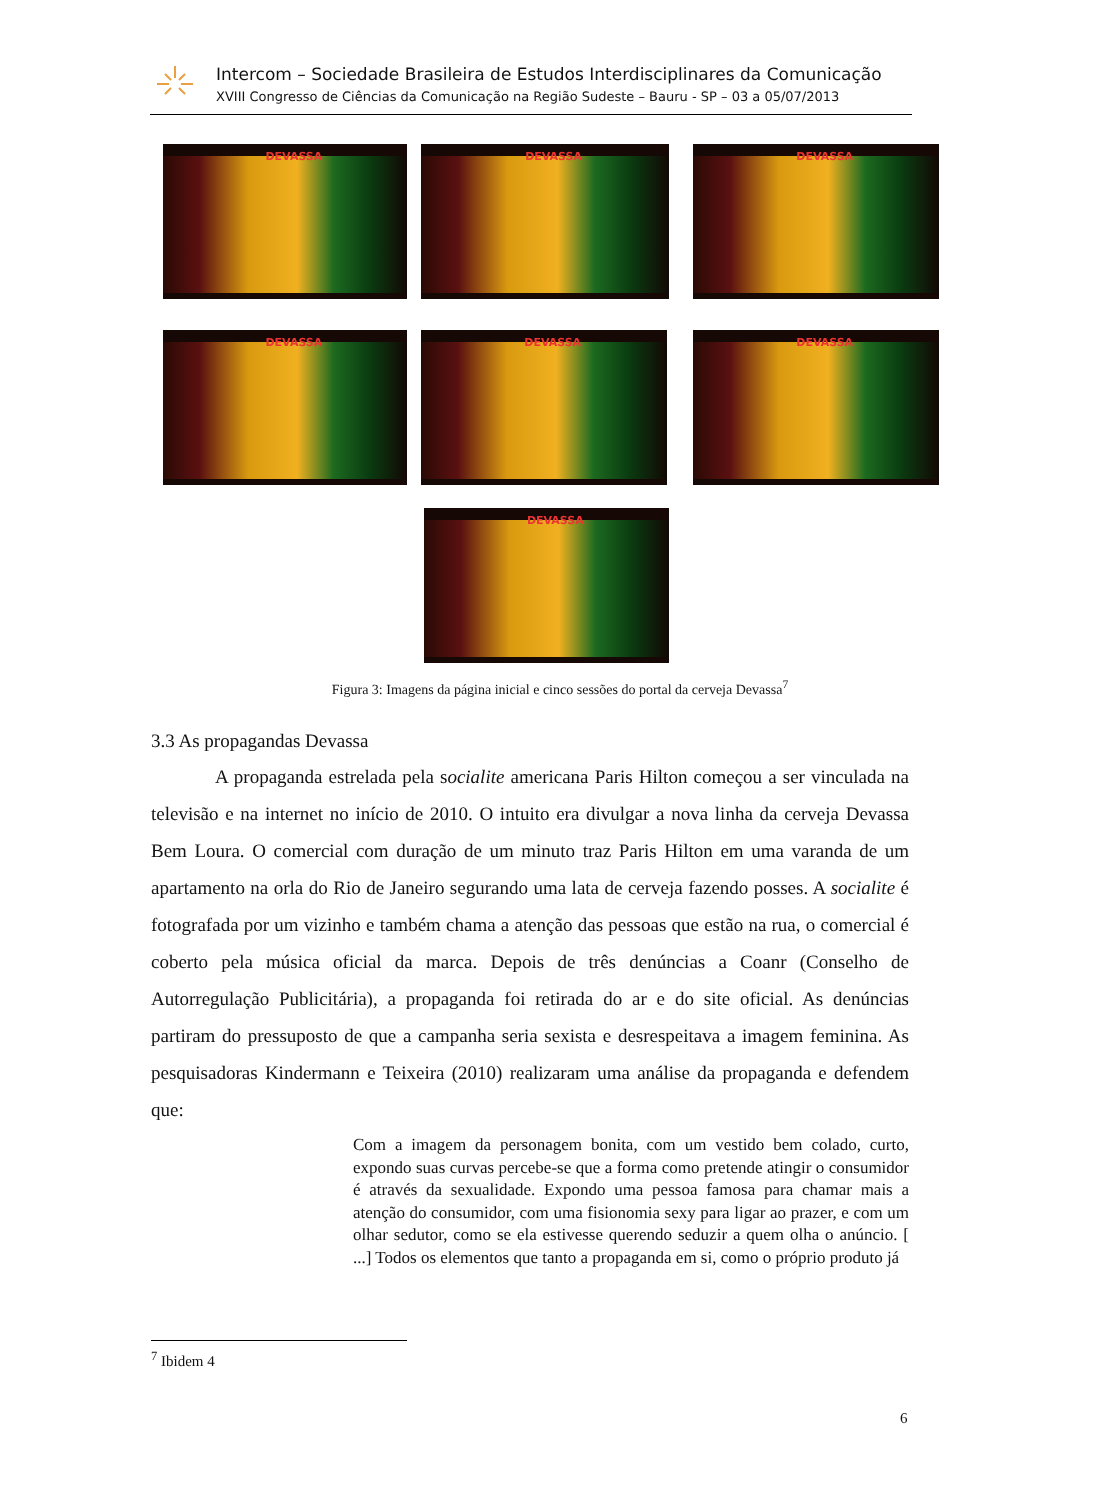Intercom – Sociedade Brasileira de Estudos Interdisciplinares da Comunicação
XVIII Congresso de Ciências da Comunicação na Região Sudeste – Bauru - SP – 03 a 05/07/2013
DEVASSA DEVASSA DEVASSA
DEVASSA DEVASSA DEVASSA
DEVASSA
Figura 3: Imagens da página inicial e cinco sessões do portal da cerveja Devassa<sup>7</sup>
3.3 As propagandas Devassa
A propaganda estrelada pela socialite americana Paris Hilton começou a ser vinculada na televisão e na internet no início de 2010. O intuito era divulgar a nova linha da cerveja Devassa Bem Loura. O comercial com duração de um minuto traz Paris Hilton em uma varanda de um apartamento na orla do Rio de Janeiro segurando uma lata de cerveja fazendo posses. A socialite é fotografada por um vizinho e também chama a atenção das pessoas que estão na rua, o comercial é coberto pela música oficial da marca. Depois de três denúncias a Coanr (Conselho de Autorregulação Publicitária), a propaganda foi retirada do ar e do site oficial. As denúncias partiram do pressuposto de que a campanha seria sexista e desrespeitava a imagem feminina. As pesquisadoras Kindermann e Teixeira (2010) realizaram uma análise da propaganda e defendem que:
Com a imagem da personagem bonita, com um vestido bem colado, curto, expondo suas curvas percebe-se que a forma como pretende atingir o consumidor é através da sexualidade. Expondo uma pessoa famosa para chamar mais a atenção do consumidor, com uma fisionomia sexy para ligar ao prazer, e com um olhar sedutor, como se ela estivesse querendo seduzir a quem olha o anúncio. [ ...] Todos os elementos que tanto a propaganda em si, como o próprio produto já
<sup>7</sup> Ibidem 4
6